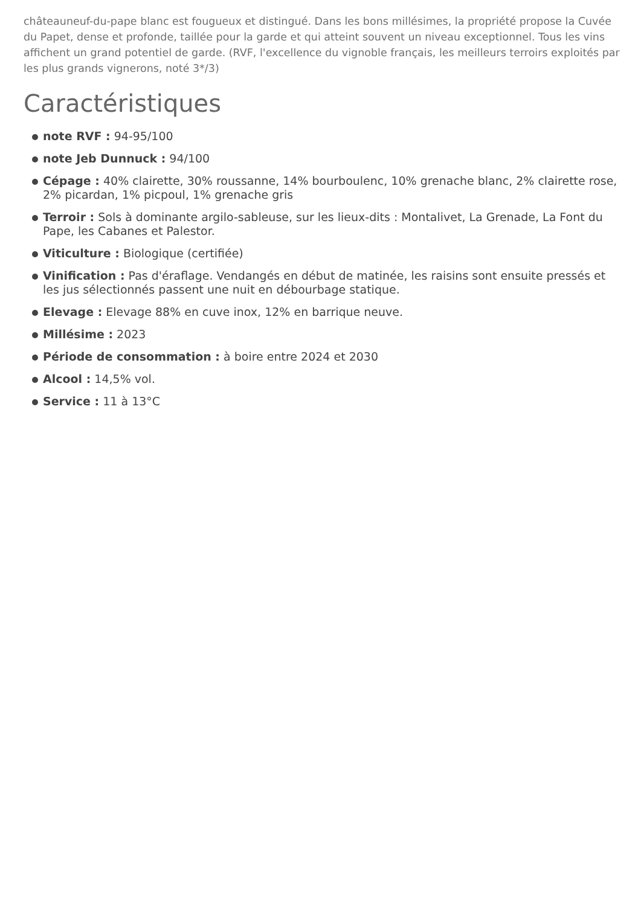châteauneuf-du-pape blanc est fougueux et distingué. Dans les bons millésimes, la propriété propose la Cuvée du Papet, dense et profonde, taillée pour la garde et qui atteint souvent un niveau exceptionnel. Tous les vins affichent un grand potentiel de garde. (RVF, l'excellence du vignoble français, les meilleurs terroirs exploités par les plus grands vignerons, noté 3*/3)
Caractéristiques
note RVF : 94-95/100
note Jeb Dunnuck : 94/100
Cépage : 40% clairette, 30% roussanne, 14% bourboulenc, 10% grenache blanc, 2% clairette rose, 2% picardan, 1% picpoul, 1% grenache gris
Terroir : Sols à dominante argilo-sableuse, sur les lieux-dits : Montalivet, La Grenade, La Font du Pape, les Cabanes et Palestor.
Viticulture : Biologique (certifiée)
Vinification : Pas d'éraflage. Vendangés en début de matinée, les raisins sont ensuite pressés et les jus sélectionnés passent une nuit en débourbage statique.
Elevage : Elevage 88% en cuve inox, 12% en barrique neuve.
Millésime : 2023
Période de consommation : à boire entre 2024 et 2030
Alcool : 14,5% vol.
Service : 11 à 13°C